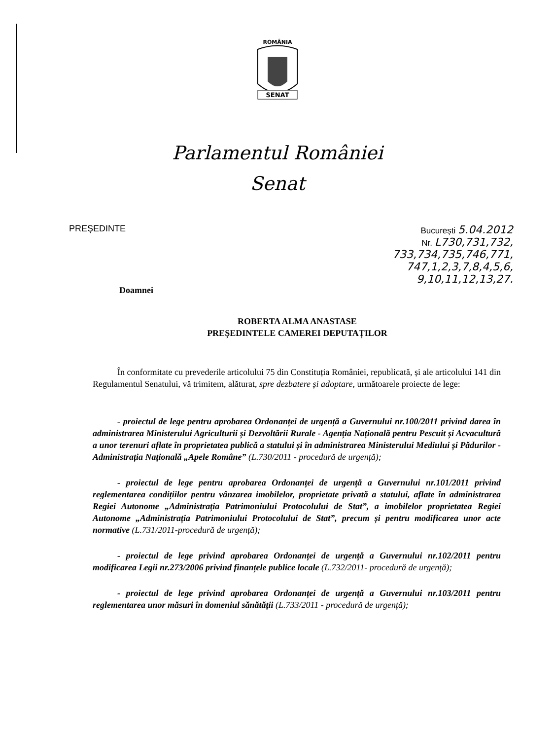ROMÂNIA
SENAT
Parlamentul României
Senat
PREȘEDINTE București 5.04.2012
Nr. L730,731,732, 733,734,735,746,771, 747,1,2,3,7,8,4,5,6, 9,10,11,12,13,27.
Doamnei
ROBERTA ALMA ANASTASE
PREȘEDINTELE CAMEREI DEPUTAȚILOR
În conformitate cu prevederile articolului 75 din Constituția României, republicată, și ale articolului 141 din Regulamentul Senatului, vă trimitem, alăturat, spre dezbatere și adoptare, următoarele proiecte de lege:
- proiectul de lege pentru aprobarea Ordonanței de urgență a Guvernului nr.100/2011 privind darea în administrarea Ministerului Agriculturii și Dezvoltării Rurale - Agenția Națională pentru Pescuit și Acvacultură a unor terenuri aflate în proprietatea publică a statului și în administrarea Ministerului Mediului și Pădurilor - Administrația Națională „Apele Române” (L.730/2011 - procedură de urgență);
- proiectul de lege pentru aprobarea Ordonanței de urgență a Guvernului nr.101/2011 privind reglementarea condițiilor pentru vânzarea imobilelor, proprietate privată a statului, aflate în administrarea Regiei Autonome „Administrația Patrimoniului Protocolului de Stat”, a imobilelor proprietatea Regiei Autonome „Administrația Patrimoniului Protocolului de Stat”, precum și pentru modificarea unor acte normative (L.731/2011-procedură de urgență);
- proiectul de lege privind aprobarea Ordonanței de urgență a Guvernului nr.102/2011 pentru modificarea Legii nr.273/2006 privind finanțele publice locale (L.732/2011- procedură de urgență);
- proiectul de lege privind aprobarea Ordonanței de urgență a Guvernului nr.103/2011 pentru reglementarea unor măsuri în domeniul sănătății (L.733/2011 - procedură de urgență);